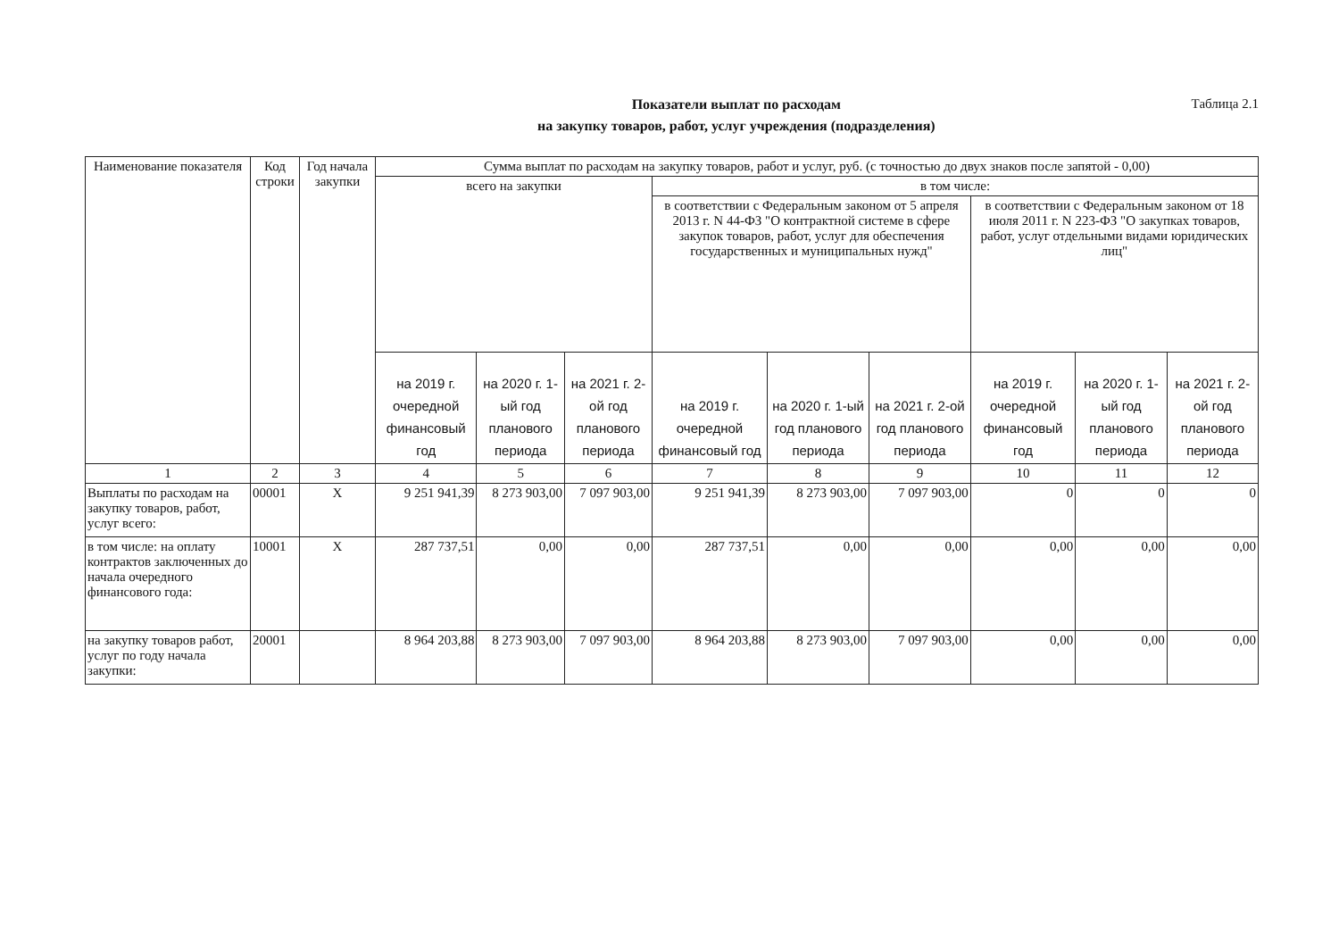Показатели выплат по расходам
на закупку товаров, работ, услуг учреждения (подразделения)
Таблица 2.1
| Наименование показателя | Код строки | Год начала закупки | Сумма выплат по расходам на закупку товаров, работ и услуг, руб. (с точностью до двух знаков после запятой - 0,00) | | | | | | | | |
| --- | --- | --- | --- | --- | --- | --- | --- | --- | --- | --- | --- |
| | | | всего на закупки | | | в том числе: | | | | | |
| | | | | | | в соответствии с Федеральным законом от 5 апреля 2013 г. N 44-ФЗ "О контрактной системе в сфере закупок товаров, работ, услуг для обеспечения государственных и муниципальных нужд" | | | в соответствии с Федеральным законом от 18 июля 2011 г. N 223-ФЗ "О закупках товаров, работ, услуг отдельными видами юридических лиц" | | |
| | | | на 2019 г. очередной финансовый год | на 2020 г. 1-ый год планового периода | на 2021 г. 2-ой год планового периода | на 2019 г. очередной финансовый год | на 2020 г. 1-ый год планового периода | на 2021 г. 2-ой год планового периода | на 2019 г. очередной финансовый год | на 2020 г. 1-ый год планового периода | на 2021 г. 2-ой год планового периода |
| 1 | 2 | 3 | 4 | 5 | 6 | 7 | 8 | 9 | 10 | 11 | 12 |
| Выплаты по расходам на закупку товаров, работ, услуг всего: | 00001 | Х | 9 251 941,39 | 8 273 903,00 | 7 097 903,00 | 9 251 941,39 | 8 273 903,00 | 7 097 903,00 | 0 | 0 | 0 |
| в том числе: на оплату контрактов заключенных до начала очередного финансового года: | 10001 | Х | 287 737,51 | 0,00 | 0,00 | 287 737,51 | 0,00 | 0,00 | 0,00 | 0,00 | 0,00 |
| на закупку товаров работ, услуг по году начала закупки: | 20001 | | 8 964 203,88 | 8 273 903,00 | 7 097 903,00 | 8 964 203,88 | 8 273 903,00 | 7 097 903,00 | 0,00 | 0,00 | 0,00 |